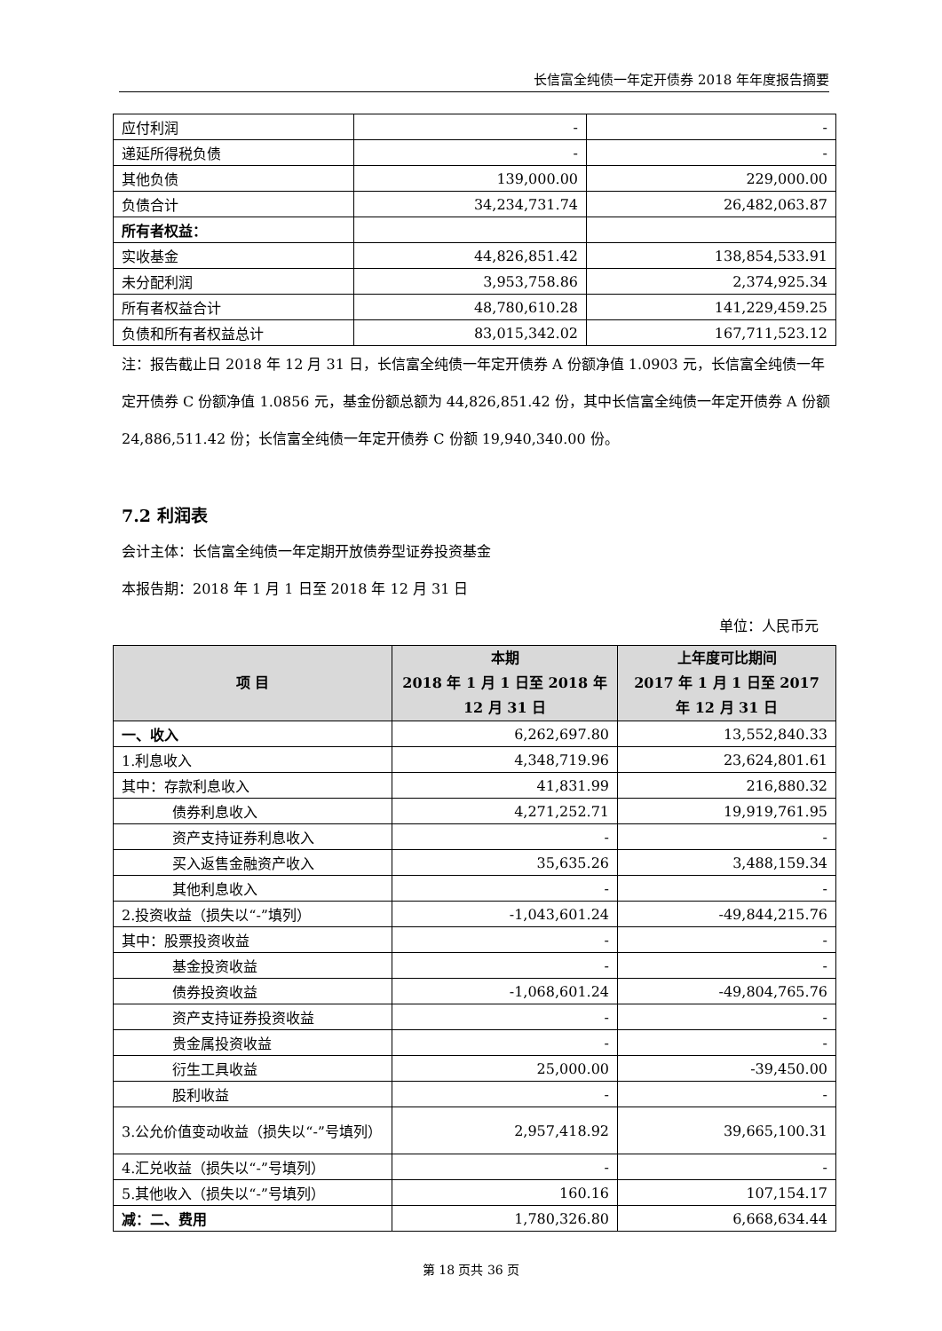长信富全纯债一年定开债券 2018 年年度报告摘要
| 应付利润 | - | - |
| 递延所得税负债 | - | - |
| 其他负债 | 139,000.00 | 229,000.00 |
| 负债合计 | 34,234,731.74 | 26,482,063.87 |
| 所有者权益： | | |
| 实收基金 | 44,826,851.42 | 138,854,533.91 |
| 未分配利润 | 3,953,758.86 | 2,374,925.34 |
| 所有者权益合计 | 48,780,610.28 | 141,229,459.25 |
| 负债和所有者权益总计 | 83,015,342.02 | 167,711,523.12 |
注：报告截止日 2018 年 12 月 31 日，长信富全纯债一年定开债券 A 份额净值 1.0903 元，长信富全纯债一年定开债券 C 份额净值 1.0856 元，基金份额总额为 44,826,851.42 份，其中长信富全纯债一年定开债券 A 份额 24,886,511.42 份；长信富全纯债一年定开债券 C 份额 19,940,340.00 份。
7.2 利润表
会计主体：长信富全纯债一年定期开放债券型证券投资基金
本报告期：2018 年 1 月 1 日至 2018 年 12 月 31 日
单位：人民币元
| 项 目 | 本期 2018 年 1 月 1 日至 2018 年 12 月 31 日 | 上年度可比期间 2017 年 1 月 1 日至 2017 年 12 月 31 日 |
| --- | --- | --- |
| 一、收入 | 6,262,697.80 | 13,552,840.33 |
| 1.利息收入 | 4,348,719.96 | 23,624,801.61 |
| 其中：存款利息收入 | 41,831.99 | 216,880.32 |
| 债券利息收入 | 4,271,252.71 | 19,919,761.95 |
| 资产支持证券利息收入 | - | - |
| 买入返售金融资产收入 | 35,635.26 | 3,488,159.34 |
| 其他利息收入 | - | - |
| 2.投资收益（损失以“-”填列） | -1,043,601.24 | -49,844,215.76 |
| 其中：股票投资收益 | - | - |
| 基金投资收益 | - | - |
| 债券投资收益 | -1,068,601.24 | -49,804,765.76 |
| 资产支持证券投资收益 | - | - |
| 贵金属投资收益 | - | - |
| 衍生工具收益 | 25,000.00 | -39,450.00 |
| 股利收益 | - | - |
| 3.公允价值变动收益（损失以“-”号填列） | 2,957,418.92 | 39,665,100.31 |
| 4.汇兑收益（损失以“-”号填列） | - | - |
| 5.其他收入（损失以“-”号填列） | 160.16 | 107,154.17 |
| 减：二、费用 | 1,780,326.80 | 6,668,634.44 |
第 18 页共 36 页